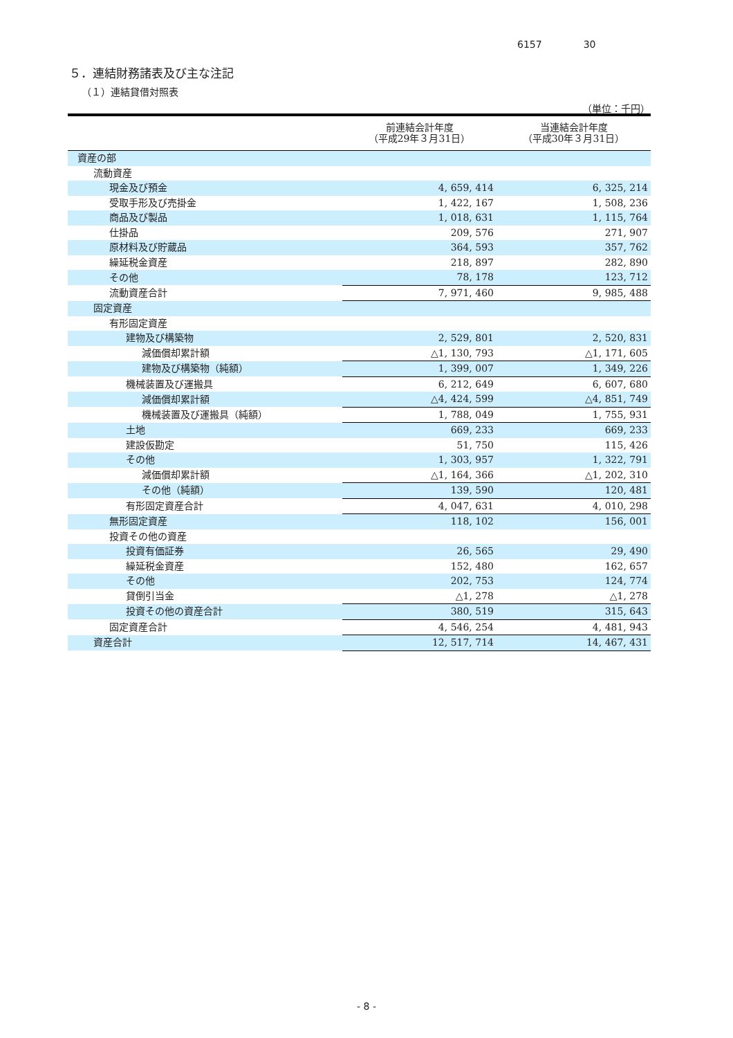6157 30
５．連結財務諸表及び主な注記
（１）連結貸借対照表
（単位：千円）
| | 前連結会計年度 （平成29年３月31日） | 当連結会計年度 （平成30年３月31日） |
| --- | --- | --- |
| 資産の部 | | |
| 流動資産 | | |
| 現金及び預金 | 4, 659, 414 | 6, 325, 214 |
| 受取手形及び売掛金 | 1, 422, 167 | 1, 508, 236 |
| 商品及び製品 | 1, 018, 631 | 1, 115, 764 |
| 仕掛品 | 209, 576 | 271, 907 |
| 原材料及び貯蔵品 | 364, 593 | 357, 762 |
| 繰延税金資産 | 218, 897 | 282, 890 |
| その他 | 78, 178 | 123, 712 |
| 流動資産合計 | 7, 971, 460 | 9, 985, 488 |
| 固定資産 | | |
| 有形固定資産 | | |
| 建物及び構築物 | 2, 529, 801 | 2, 520, 831 |
| 減価償却累計額 | △1, 130, 793 | △1, 171, 605 |
| 建物及び構築物（純額） | 1, 399, 007 | 1, 349, 226 |
| 機械装置及び運搬具 | 6, 212, 649 | 6, 607, 680 |
| 減価償却累計額 | △4, 424, 599 | △4, 851, 749 |
| 機械装置及び運搬具（純額） | 1, 788, 049 | 1, 755, 931 |
| 土地 | 669, 233 | 669, 233 |
| 建設仮勘定 | 51, 750 | 115, 426 |
| その他 | 1, 303, 957 | 1, 322, 791 |
| 減価償却累計額 | △1, 164, 366 | △1, 202, 310 |
| その他（純額） | 139, 590 | 120, 481 |
| 有形固定資産合計 | 4, 047, 631 | 4, 010, 298 |
| 無形固定資産 | 118, 102 | 156, 001 |
| 投資その他の資産 | | |
| 投資有価証券 | 26, 565 | 29, 490 |
| 繰延税金資産 | 152, 480 | 162, 657 |
| その他 | 202, 753 | 124, 774 |
| 貸倒引当金 | △1, 278 | △1, 278 |
| 投資その他の資産合計 | 380, 519 | 315, 643 |
| 固定資産合計 | 4, 546, 254 | 4, 481, 943 |
| 資産合計 | 12, 517, 714 | 14, 467, 431 |
- 8 -